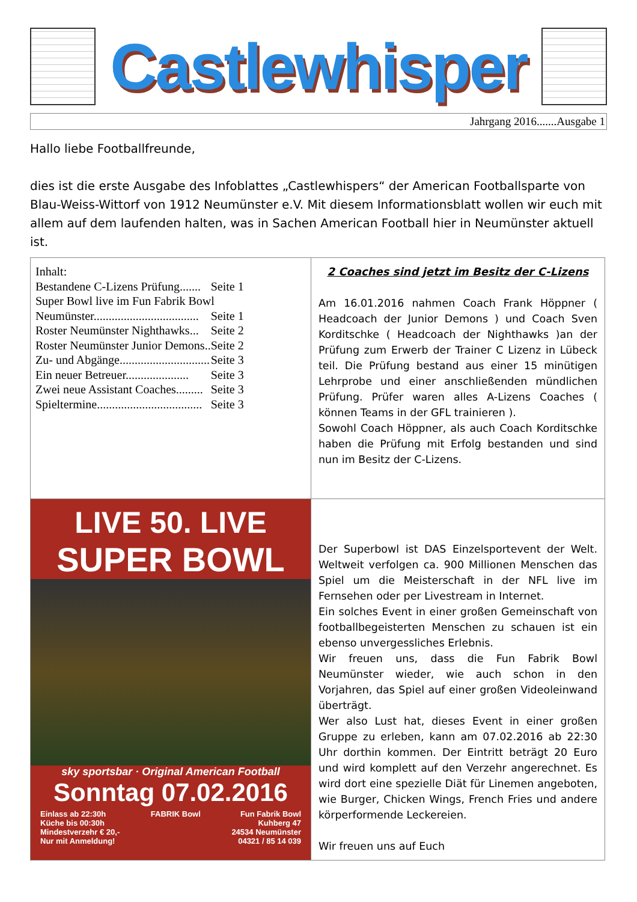Castlewhisper
Jahrgang 2016.......Ausgabe 1
Hallo liebe Footballfreunde,
dies ist die erste Ausgabe des Infoblattes „Castlewhispers“ der American Footballsparte von Blau-Weiss-Wittorf von 1912 Neumünster e.V. Mit diesem Informationsblatt wollen wir euch mit allem auf dem laufenden halten, was in Sachen American Football hier in Neumünster aktuell ist.
| Inhalt: / Bestandene C-Lizens Prüfung....... / Seite 1 / / Super Bowl live im Fun Fabrik Bowl / / / Neumünster................................... / Seite 1 / / Roster Neumünster Nighthawks... / Seite 2 / / Roster Neumünster Junior Demons.. / Seite 2 / / Zu- und Abgänge.............................. / Seite 3 / / Ein neuer Betreuer..................... / Seite 3 / / Zwei neue Assistant Coaches......... / Seite 3 / / Spieltermine................................... / Seite 3 / | 2 Coaches sind jetzt im Besitz der C-Lizens Am 16.01.2016 nahmen Coach Frank Höppner ( Headcoach der Junior Demons ) und Coach Sven Korditschke ( Headcoach der Nighthawks )an der Prüfung zum Erwerb der Trainer C Lizenz in Lübeck teil. Die Prüfung bestand aus einer 15 minütigen Lehrprobe und einer anschließenden mündlichen Prüfung. Prüfer waren alles A-Lizens Coaches ( können Teams in der GFL trainieren ). Sowohl Coach Höppner, als auch Coach Korditschke haben die Prüfung mit Erfolg bestanden und sind nun im Besitz der C-Lizens. |
| LIVE 50. LIVE SUPER BOWL sky sportsbar · Original American Football Sonntag 07.02.2016 Einlass ab 22:30h Küche bis 00:30h Mindestverzehr € 20,- Nur mit Anmeldung! FABRIK Bowl Fun Fabrik Bowl Kuhberg 47 24534 Neumünster 04321 / 85 14 039 | Der Superbowl ist DAS Einzelsportevent der Welt. Weltweit verfolgen ca. 900 Millionen Menschen das Spiel um die Meisterschaft in der NFL live im Fernsehen oder per Livestream in Internet. Ein solches Event in einer großen Gemeinschaft von footballbegeisterten Menschen zu schauen ist ein ebenso unvergessliches Erlebnis. Wir freuen uns, dass die Fun Fabrik Bowl Neumünster wieder, wie auch schon in den Vorjahren, das Spiel auf einer großen Videoleinwand überträgt. Wer also Lust hat, dieses Event in einer großen Gruppe zu erleben, kann am 07.02.2016 ab 22:30 Uhr dorthin kommen. Der Eintritt beträgt 20 Euro und wird komplett auf den Verzehr angerechnet. Es wird dort eine spezielle Diät für Linemen angeboten, wie Burger, Chicken Wings, French Fries und andere körperformende Leckereien. Wir freuen uns auf Euch |